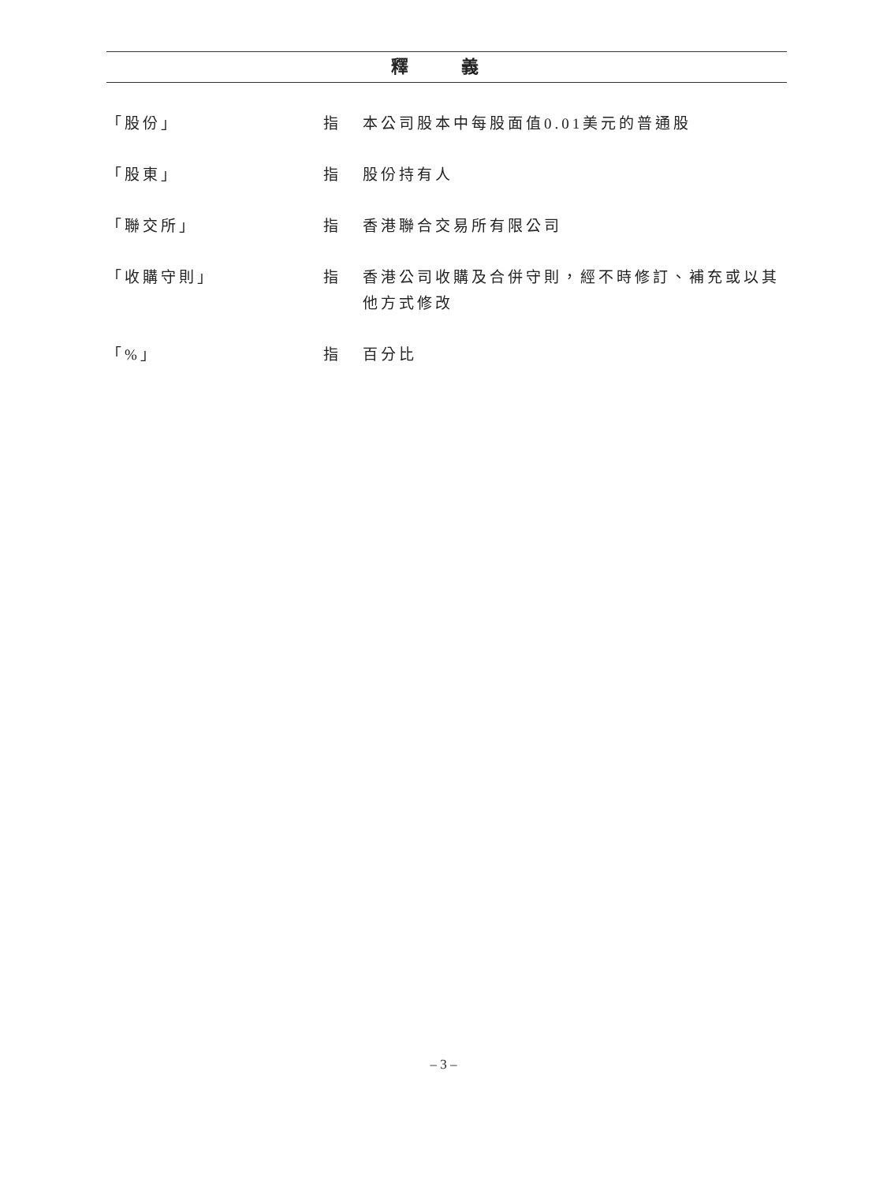釋 義
「股份」 指 本公司股本中每股面值0.01美元的普通股
「股東」 指 股份持有人
「聯交所」 指 香港聯合交易所有限公司
「收購守則」 指 香港公司收購及合併守則，經不時修訂、補充或以其他方式修改
「%」 指 百分比
– 3 –